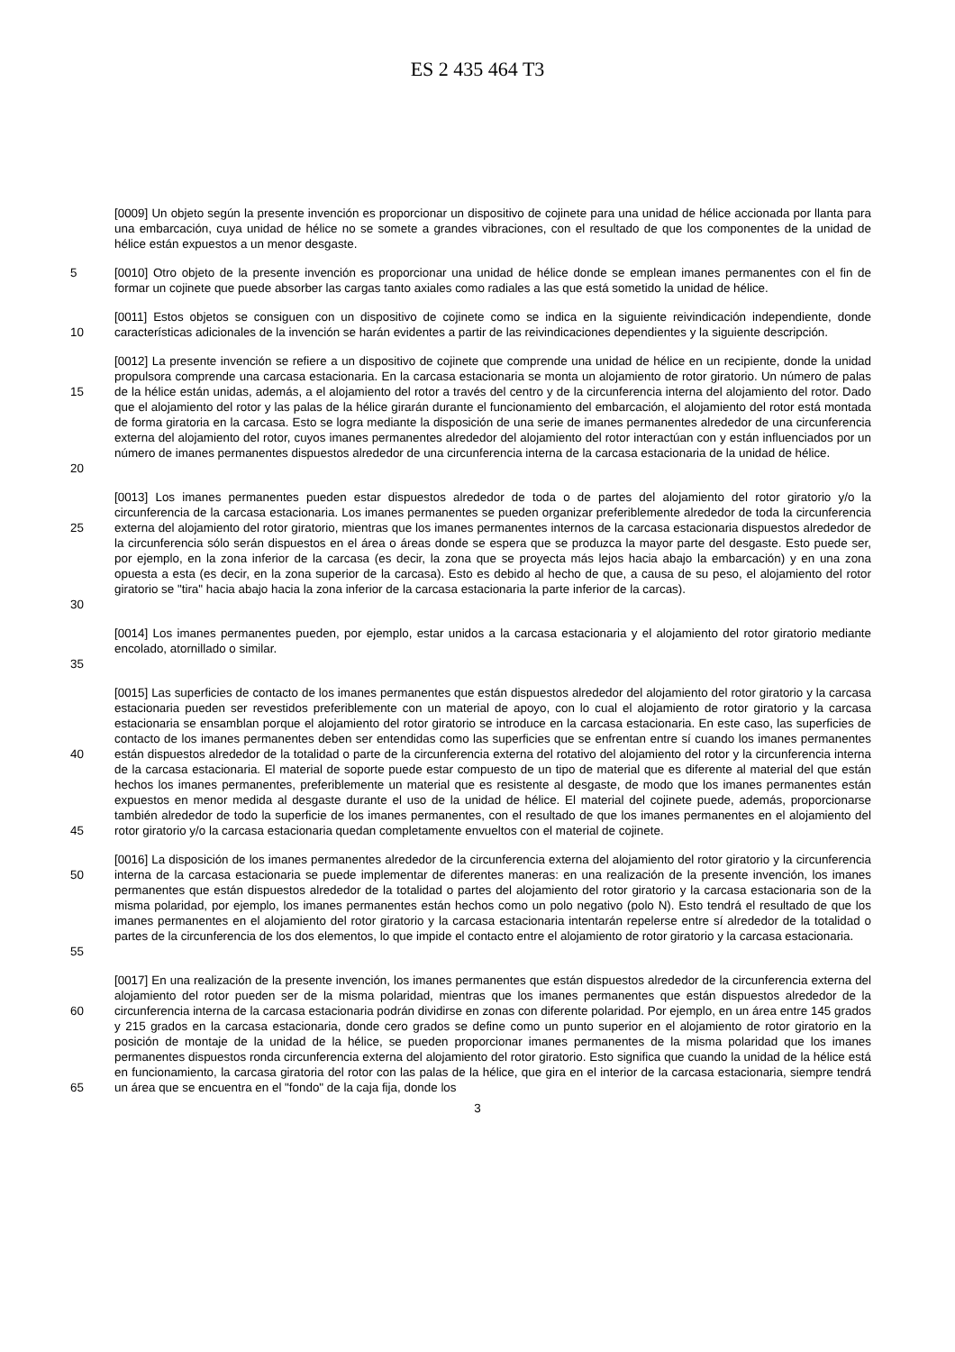ES 2 435 464 T3
[0009] Un objeto según la presente invención es proporcionar un dispositivo de cojinete para una unidad de hélice accionada por llanta para una embarcación, cuya unidad de hélice no se somete a grandes vibraciones, con el resultado de que los componentes de la unidad de hélice están expuestos a un menor desgaste.
5 [0010] Otro objeto de la presente invención es proporcionar una unidad de hélice donde se emplean imanes permanentes con el fin de formar un cojinete que puede absorber las cargas tanto axiales como radiales a las que está sometido la unidad de hélice.
10 [0011] Estos objetos se consiguen con un dispositivo de cojinete como se indica en la siguiente reivindicación independiente, donde características adicionales de la invención se harán evidentes a partir de las reivindicaciones dependientes y la siguiente descripción.
15
20
[0012] La presente invención se refiere a un dispositivo de cojinete que comprende una unidad de hélice en un recipiente, donde la unidad propulsora comprende una carcasa estacionaria. En la carcasa estacionaria se monta un alojamiento de rotor giratorio. Un número de palas de la hélice están unidas, además, a el alojamiento del rotor a través del centro y de la circunferencia interna del alojamiento del rotor. Dado que el alojamiento del rotor y las palas de la hélice girarán durante el funcionamiento del embarcación, el alojamiento del rotor está montada de forma giratoria en la carcasa. Esto se logra mediante la disposición de una serie de imanes permanentes alrededor de una circunferencia externa del alojamiento del rotor, cuyos imanes permanentes alrededor del alojamiento del rotor interactúan con y están influenciados por un número de imanes permanentes dispuestos alrededor de una circunferencia interna de la carcasa estacionaria de la unidad de hélice.
25
30
[0013] Los imanes permanentes pueden estar dispuestos alrededor de toda o de partes del alojamiento del rotor giratorio y/o la circunferencia de la carcasa estacionaria. Los imanes permanentes se pueden organizar preferiblemente alrededor de toda la circunferencia externa del alojamiento del rotor giratorio, mientras que los imanes permanentes internos de la carcasa estacionaria dispuestos alrededor de la circunferencia sólo serán dispuestos en el área o áreas donde se espera que se produzca la mayor parte del desgaste. Esto puede ser, por ejemplo, en la zona inferior de la carcasa (es decir, la zona que se proyecta más lejos hacia abajo la embarcación) y en una zona opuesta a esta (es decir, en la zona superior de la carcasa). Esto es debido al hecho de que, a causa de su peso, el alojamiento del rotor giratorio se "tira" hacia abajo hacia la zona inferior de la carcasa estacionaria la parte inferior de la carcas).
35 [0014] Los imanes permanentes pueden, por ejemplo, estar unidos a la carcasa estacionaria y el alojamiento del rotor giratorio mediante encolado, atornillado o similar.
40
45
[0015] Las superficies de contacto de los imanes permanentes que están dispuestos alrededor del alojamiento del rotor giratorio y la carcasa estacionaria pueden ser revestidos preferiblemente con un material de apoyo, con lo cual el alojamiento de rotor giratorio y la carcasa estacionaria se ensamblan porque el alojamiento del rotor giratorio se introduce en la carcasa estacionaria. En este caso, las superficies de contacto de los imanes permanentes deben ser entendidas como las superficies que se enfrentan entre sí cuando los imanes permanentes están dispuestos alrededor de la totalidad o parte de la circunferencia externa del rotativo del alojamiento del rotor y la circunferencia interna de la carcasa estacionaria. El material de soporte puede estar compuesto de un tipo de material que es diferente al material del que están hechos los imanes permanentes, preferiblemente un material que es resistente al desgaste, de modo que los imanes permanentes están expuestos en menor medida al desgaste durante el uso de la unidad de hélice. El material del cojinete puede, además, proporcionarse también alrededor de todo la superficie de los imanes permanentes, con el resultado de que los imanes permanentes en el alojamiento del rotor giratorio y/o la carcasa estacionaria quedan completamente envueltos con el material de cojinete.
50
55
[0016] La disposición de los imanes permanentes alrededor de la circunferencia externa del alojamiento del rotor giratorio y la circunferencia interna de la carcasa estacionaria se puede implementar de diferentes maneras: en una realización de la presente invención, los imanes permanentes que están dispuestos alrededor de la totalidad o partes del alojamiento del rotor giratorio y la carcasa estacionaria son de la misma polaridad, por ejemplo, los imanes permanentes están hechos como un polo negativo (polo N). Esto tendrá el resultado de que los imanes permanentes en el alojamiento del rotor giratorio y la carcasa estacionaria intentarán repelerse entre sí alrededor de la totalidad o partes de la circunferencia de los dos elementos, lo que impide el contacto entre el alojamiento de rotor giratorio y la carcasa estacionaria.
60
65
[0017] En una realización de la presente invención, los imanes permanentes que están dispuestos alrededor de la circunferencia externa del alojamiento del rotor pueden ser de la misma polaridad, mientras que los imanes permanentes que están dispuestos alrededor de la circunferencia interna de la carcasa estacionaria podrán dividirse en zonas con diferente polaridad. Por ejemplo, en un área entre 145 grados y 215 grados en la carcasa estacionaria, donde cero grados se define como un punto superior en el alojamiento de rotor giratorio en la posición de montaje de la unidad de la hélice, se pueden proporcionar imanes permanentes de la misma polaridad que los imanes permanentes dispuestos ronda circunferencia externa del alojamiento del rotor giratorio. Esto significa que cuando la unidad de la hélice está en funcionamiento, la carcasa giratoria del rotor con las palas de la hélice, que gira en el interior de la carcasa estacionaria, siempre tendrá un área que se encuentra en el "fondo" de la caja fija, donde los
3